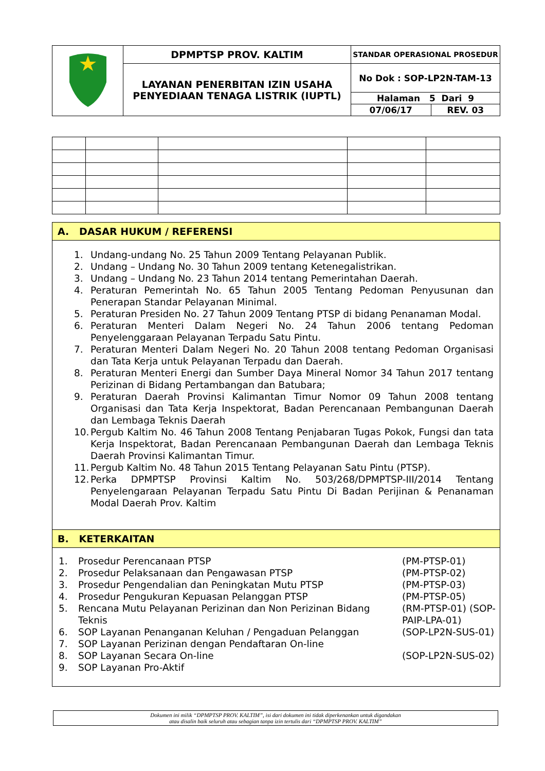| | DPMPTSP PROV. KALTIM | STANDAR OPERASIONAL PROSEDUR | |
| | LAYANAN PENERBITAN IZIN USAHA PENYEDIAAN TENAGA LISTRIK (IUPTL) | No Dok : SOP-LP2N-TAM-13 | |
| | | Halaman 5 Dari 9 | |
| | | 07/06/17 | REV. 03 |
A. DASAR HUKUM / REFERENSI
1. Undang-undang No. 25 Tahun 2009 Tentang Pelayanan Publik.
2. Undang – Undang No. 30 Tahun 2009 tentang Ketenegalistrikan.
3. Undang – Undang No. 23 Tahun 2014 tentang Pemerintahan Daerah.
4. Peraturan Pemerintah No. 65 Tahun 2005 Tentang Pedoman Penyusunan dan Penerapan Standar Pelayanan Minimal.
5. Peraturan Presiden No. 27 Tahun 2009 Tentang PTSP di bidang Penanaman Modal.
6. Peraturan Menteri Dalam Negeri No. 24 Tahun 2006 tentang Pedoman Penyelenggaraan Pelayanan Terpadu Satu Pintu.
7. Peraturan Menteri Dalam Negeri No. 20 Tahun 2008 tentang Pedoman Organisasi dan Tata Kerja untuk Pelayanan Terpadu dan Daerah.
8. Peraturan Menteri Energi dan Sumber Daya Mineral Nomor 34 Tahun 2017 tentang Perizinan di Bidang Pertambangan dan Batubara;
9. Peraturan Daerah Provinsi Kalimantan Timur Nomor 09 Tahun 2008 tentang Organisasi dan Tata Kerja Inspektorat, Badan Perencanaan Pembangunan Daerah dan Lembaga Teknis Daerah
10. Pergub Kaltim No. 46 Tahun 2008 Tentang Penjabaran Tugas Pokok, Fungsi dan tata Kerja Inspektorat, Badan Perencanaan Pembangunan Daerah dan Lembaga Teknis Daerah Provinsi Kalimantan Timur.
11. Pergub Kaltim No. 48 Tahun 2015 Tentang Pelayanan Satu Pintu (PTSP).
12. Perka DPMPTSP Provinsi Kaltim No. 503/268/DPMPTSP-III/2014 Tentang Penyelengaraan Pelayanan Terpadu Satu Pintu Di Badan Perijinan & Penanaman Modal Daerah Prov. Kaltim
B. KETERKAITAN
| 1. | Prosedur Perencanaan PTSP | (PM-PTSP-01) |
| 2. | Prosedur Pelaksanaan dan Pengawasan PTSP | (PM-PTSP-02) |
| 3. | Prosedur Pengendalian dan Peningkatan Mutu PTSP | (PM-PTSP-03) |
| 4. | Prosedur Pengukuran Kepuasan Pelanggan PTSP | (PM-PTSP-05) |
| 5. | Rencana Mutu Pelayanan Perizinan dan Non Perizinan Bidang Teknis | (RM-PTSP-01) (SOP-PAIP-LPA-01) |
| 6. | SOP Layanan Penanganan Keluhan / Pengaduan Pelanggan | (SOP-LP2N-SUS-01) |
| 7. | SOP Layanan Perizinan dengan Pendaftaran On-line | |
| 8. | SOP Layanan Secara On-line | (SOP-LP2N-SUS-02) |
| 9. | SOP Layanan Pro-Aktif | |
Dokumen ini milik “DPMPTSP PROV. KALTIM”, isi dari dokumen ini tidak diperkenankan untuk digandakan
atau disalin baik seluruh atau sebagian tanpa izin tertulis dari “DPMPTSP PROV. KALTIM”